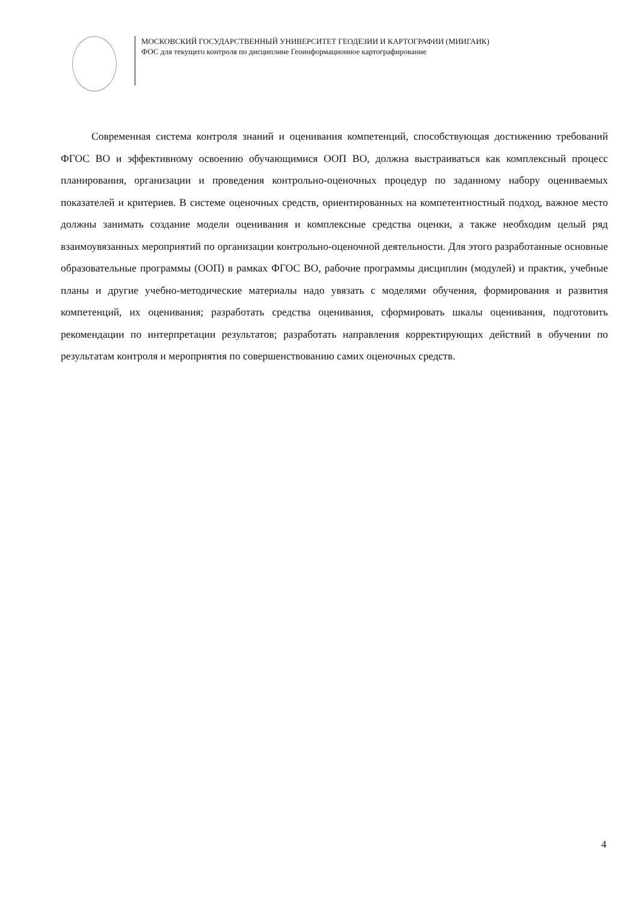МОСКОВСКИЙ ГОСУДАРСТВЕННЫЙ УНИВЕРСИТЕТ ГЕОДЕЗИИ И КАРТОГРАФИИ (МИИГАИК)
ФОС для текущего контроля по дисциплине Геоинформационное картографирование
Современная система контроля знаний и оценивания компетенций, способствующая достижению требований ФГОС ВО и эффективному освоению обучающимися ООП ВО, должна выстраиваться как комплексный процесс планирования, организации и проведения контрольно-оценочных процедур по заданному набору оцениваемых показателей и критериев. В системе оценочных средств, ориентированных на компетентностный подход, важное место должны занимать создание модели оценивания и комплексные средства оценки, а также необходим целый ряд взаимоувязанных мероприятий по организации контрольно-оценочной деятельности. Для этого разработанные основные образовательные программы (ООП) в рамках ФГОС ВО, рабочие программы дисциплин (модулей) и практик, учебные планы и другие учебно-методические материалы надо увязать с моделями обучения, формирования и развития компетенций, их оценивания; разработать средства оценивания, сформировать шкалы оценивания, подготовить рекомендации по интерпретации результатов; разработать направления корректирующих действий в обучении по результатам контроля и мероприятия по совершенствованию самих оценочных средств.
4